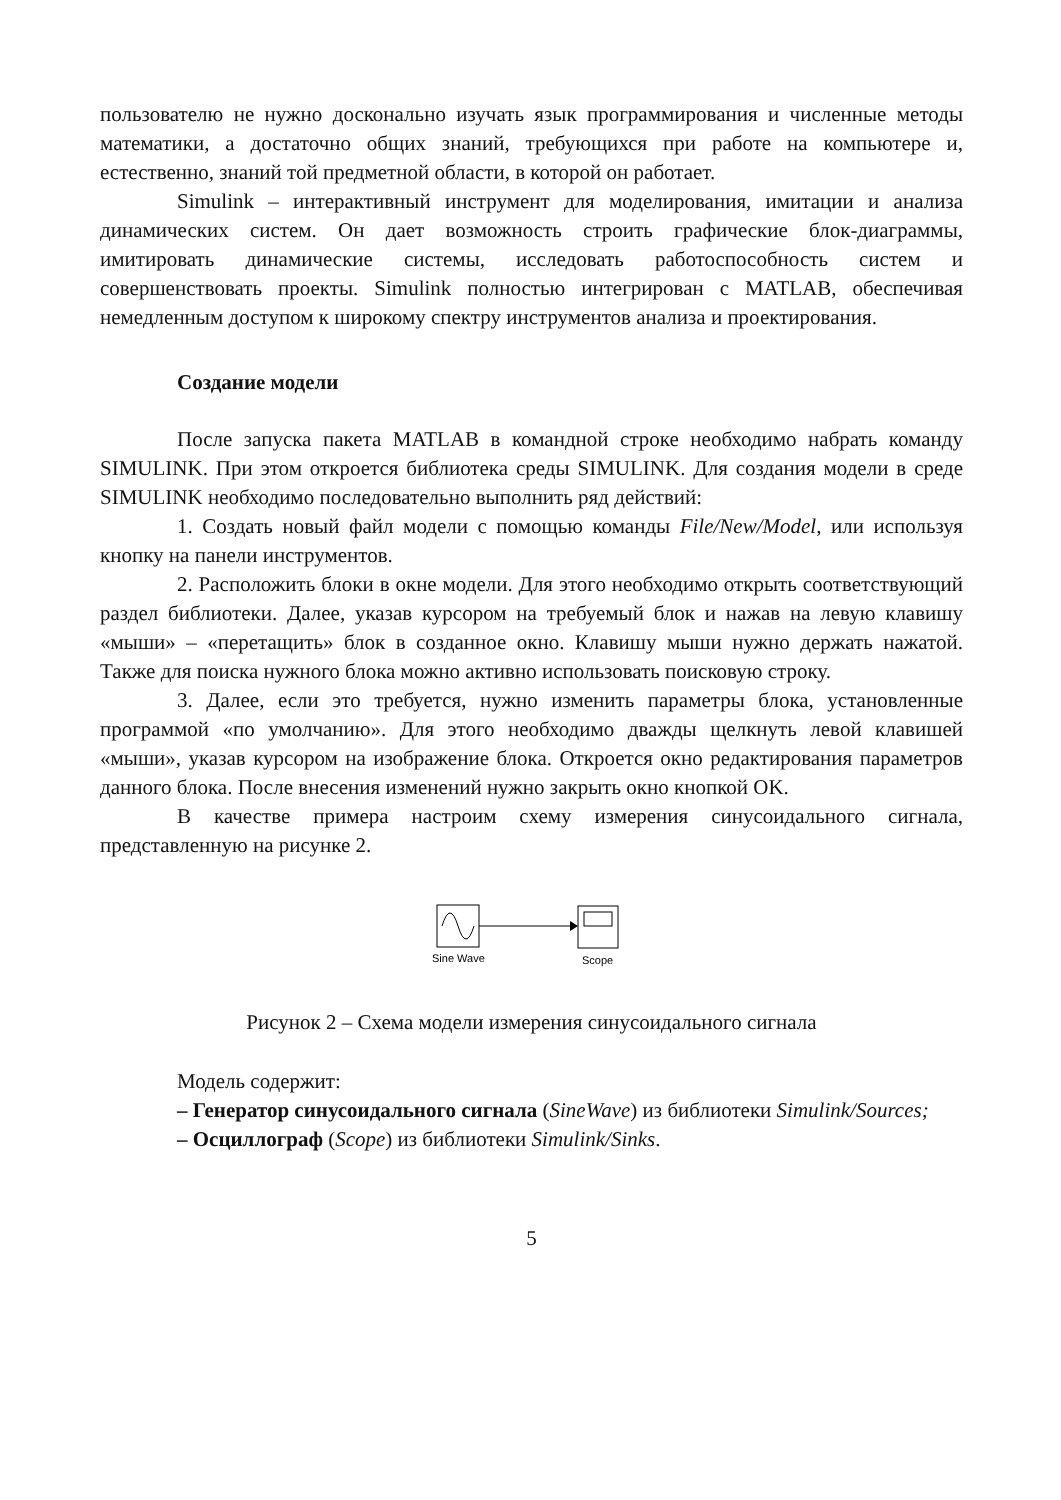пользователю не нужно досконально изучать язык программирования и численные методы математики, а достаточно общих знаний, требующихся при работе на компьютере и, естественно, знаний той предметной области, в которой он работает.
Simulink – интерактивный инструмент для моделирования, имитации и анализа динамических систем. Он дает возможность строить графические блок-диаграммы, имитировать динамические системы, исследовать работоспособность систем и совершенствовать проекты. Simulink полностью интегрирован с MATLAB, обеспечивая немедленным доступом к широкому спектру инструментов анализа и проектирования.
Создание модели
После запуска пакета MATLAB в командной строке необходимо набрать команду SIMULINK. При этом откроется библиотека среды SIMULINK. Для создания модели в среде SIMULINK необходимо последовательно выполнить ряд действий:
1. Создать новый файл модели с помощью команды File/New/Model, или используя кнопку на панели инструментов.
2. Расположить блоки в окне модели. Для этого необходимо открыть соответствующий раздел библиотеки. Далее, указав курсором на требуемый блок и нажав на левую клавишу «мыши» – «перетащить» блок в созданное окно. Клавишу мыши нужно держать нажатой. Также для поиска нужного блока можно активно использовать поисковую строку.
3. Далее, если это требуется, нужно изменить параметры блока, установленные программой «по умолчанию». Для этого необходимо дважды щелкнуть левой клавишей «мыши», указав курсором на изображение блока. Откроется окно редактирования параметров данного блока. После внесения изменений нужно закрыть окно кнопкой OK.
В качестве примера настроим схему измерения синусоидального сигнала, представленную на рисунке 2.
Sine Wave
Scope
Рисунок 2 – Схема модели измерения синусоидального сигнала
Модель содержит:
– Генератор синусоидального сигнала (SineWave) из библиотеки Simulink/Sources;
– Осциллограф (Scope) из библиотеки Simulink/Sinks.
5